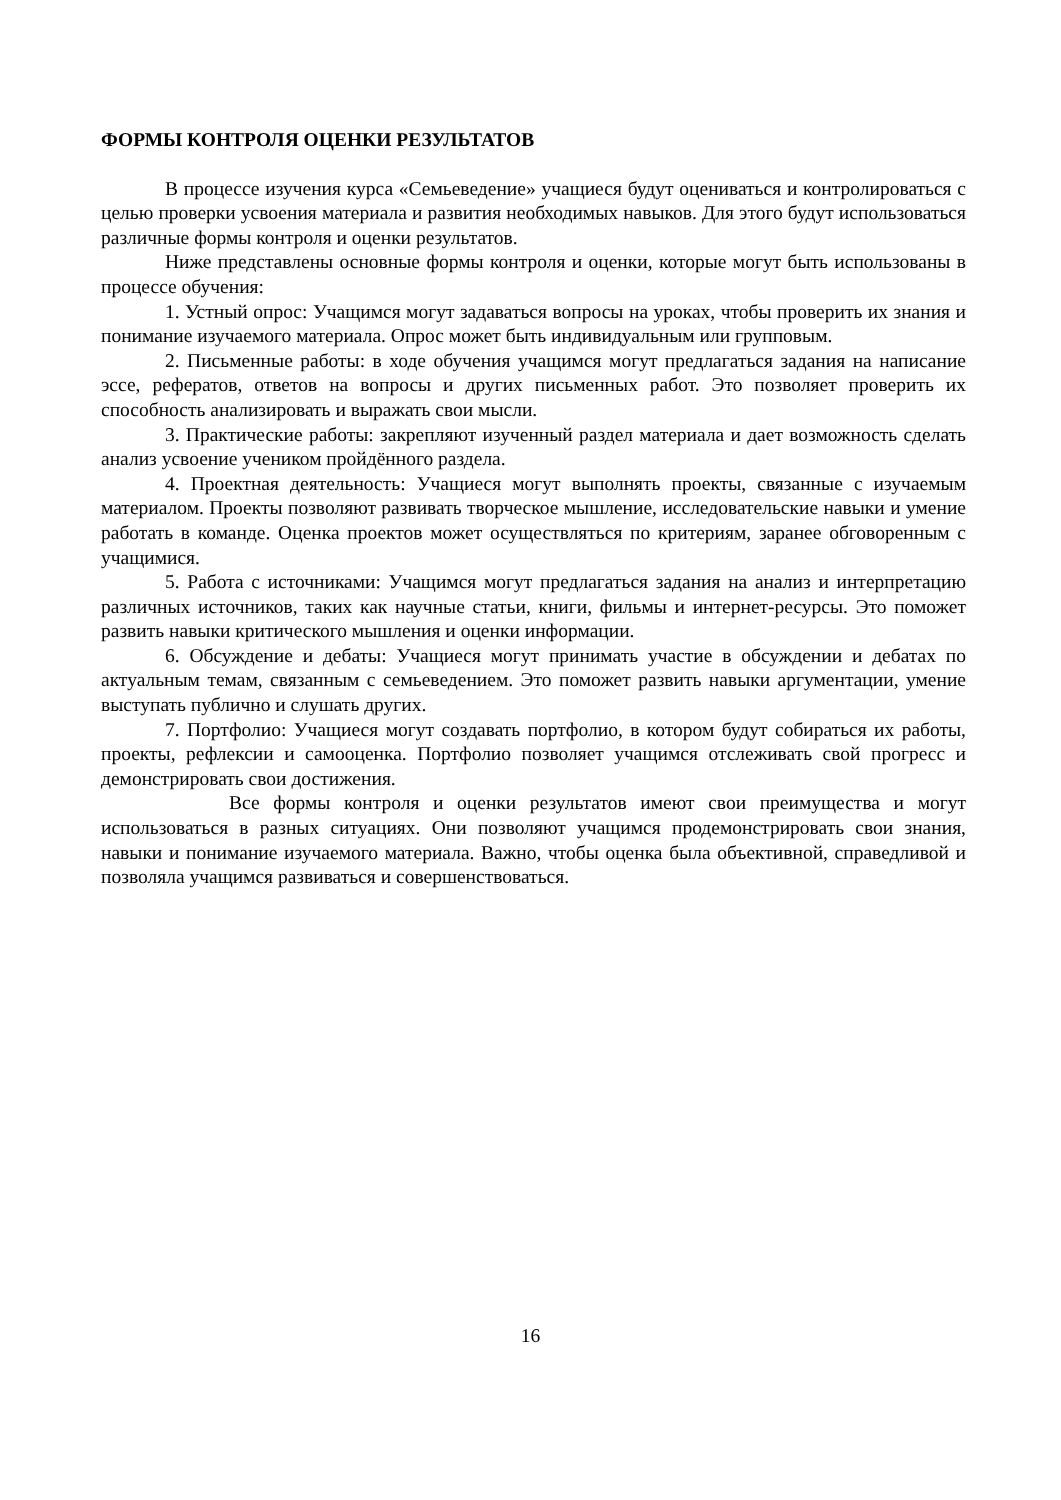ФОРМЫ КОНТРОЛЯ ОЦЕНКИ РЕЗУЛЬТАТОВ
В процессе изучения курса «Семьеведение» учащиеся будут оцениваться и контролироваться с целью проверки усвоения материала и развития необходимых навыков. Для этого будут использоваться различные формы контроля и оценки результатов.
Ниже представлены основные формы контроля и оценки, которые могут быть использованы в процессе обучения:
1. Устный опрос: Учащимся могут задаваться вопросы на уроках, чтобы проверить их знания и понимание изучаемого материала. Опрос может быть индивидуальным или групповым.
2. Письменные работы: в ходе обучения учащимся могут предлагаться задания на написание эссе, рефератов, ответов на вопросы и других письменных работ. Это позволяет проверить их способность анализировать и выражать свои мысли.
3. Практические работы: закрепляют изученный раздел материала и дает возможность сделать анализ усвоение учеником пройдённого раздела.
4. Проектная деятельность: Учащиеся могут выполнять проекты, связанные с изучаемым материалом. Проекты позволяют развивать творческое мышление, исследовательские навыки и умение работать в команде. Оценка проектов может осуществляться по критериям, заранее обговоренным с учащимися.
5. Работа с источниками: Учащимся могут предлагаться задания на анализ и интерпретацию различных источников, таких как научные статьи, книги, фильмы и интернет-ресурсы. Это поможет развить навыки критического мышления и оценки информации.
6. Обсуждение и дебаты: Учащиеся могут принимать участие в обсуждении и дебатах по актуальным темам, связанным с семьеведением. Это поможет развить навыки аргументации, умение выступать публично и слушать других.
7. Портфолио: Учащиеся могут создавать портфолио, в котором будут собираться их работы, проекты, рефлексии и самооценка. Портфолио позволяет учащимся отслеживать свой прогресс и демонстрировать свои достижения.
Все формы контроля и оценки результатов имеют свои преимущества и могут использоваться в разных ситуациях. Они позволяют учащимся продемонстрировать свои знания, навыки и понимание изучаемого материала. Важно, чтобы оценка была объективной, справедливой и позволяла учащимся развиваться и совершенствоваться.
16